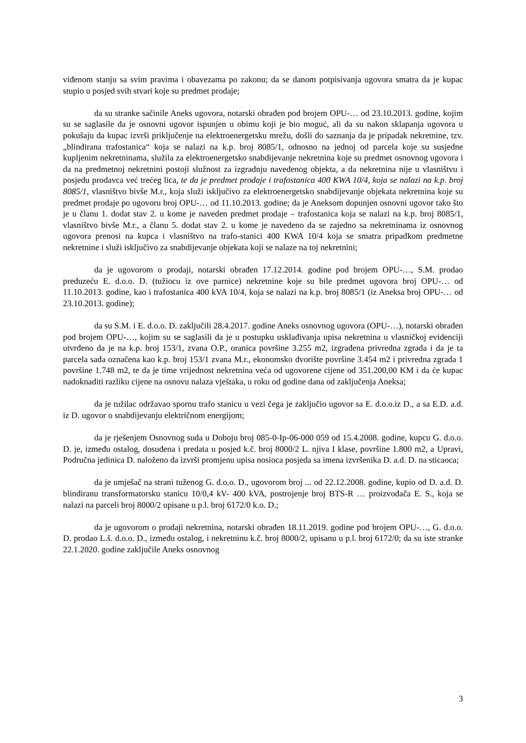viđenom stanju sa svim pravima i obavezama po zakonu; da se danom potpisivanja ugovora smatra da je kupac stupio u posjed svih stvari koje su predmet prodaje;
da su stranke sačinile Aneks ugovora, notarski obrađen pod brojem OPU-… od 23.10.2013. godine, kojim su se saglasile da je osnovni ugovor ispunjen u obimu koji je bio moguć, ali da su nakon sklapanja ugovora u pokušaju da kupac izvrši priključenje na elektroenergetsku mrežu, došli do saznanja da je pripadak nekretnine, tzv. „blindirana trafostanica“ koja se nalazi na k.p. broj 8085/1, odnosno na jednoj od parcela koje su susjedne kupljenim nekretninama, služila za elektroenergetsko snabdijevanje nekretnina koje su predmet osnovnog ugovora i da na predmetnoj nekretnini postoji služnost za izgradnju navedenog objekta, a da nekretnina nije u vlasništvu i posjedu prodavca već trećeg lica, te da je predmet prodaje i trafostanica 400 KWA 10/4, koja se nalazi na k.p. broj 8085/1, vlasništvo bivše M.r., koja služi isključivo za elektroenergetsko snabdijevanje objekata nekretnina koje su predmet prodaje po ugovoru broj OPU-… od 11.10.2013. godine; da je Aneksom dopunjen osnovni ugovor tako što je u članu 1. dodat stav 2. u kome je naveden predmet prodaje – trafostanica koja se nalazi na k.p. broj 8085/1, vlasništvo bivše M.r., a članu 5. dodat stav 2. u kome je navedeno da se zajedno sa nekretninama iz osnovnog ugovora prenosi na kupca i vlasništvo na trafo-stanici 400 KWA 10/4 koja se smatra pripadkom predmetne nekretnine i služi isključivo za snabdijevanje objekata koji se nalaze na toj nekretnini;
da je ugovorom o prodaji, notarski obrađen 17.12.2014. godine pod brojem OPU-…, S.M. prodao preduzeću E. d.o.o. D. (tužiocu iz ove parnice) nekretnine koje su bile predmet ugovora broj OPU-… od 11.10.2013. godine, kao i trafostanica 400 kVA 10/4, koja se nalazi na k.p. broj 8085/1 (iz Aneksa broj OPU-… od 23.10.2013. godine);
da su S.M. i E. d.o.o. D. zaključili 28.4.2017. godine Aneks osnovnog ugovora (OPU-…), notarski obrađen pod brojem OPU-…, kojim su se saglasili da je u postupku usklađivanja upisa nekretnina u vlasničkoj evidenciji utvrđeno da je na k.p. broj 153/1, zvana O.P., oranica površine 3.255 m2, izgrađena privredna zgrada i da je ta parcela sada označena kao k.p. broj 153/1 zvana M.r., ekonomsko dvorište površine 3.454 m2 i privredna zgrada 1 površine 1.748 m2, te da je time vrijednost nekretnina veća od ugovorene cijene od 351.200,00 KM i da će kupac nadoknaditi razliku cijene na osnovu nalaza vještaka, u roku od godine dana od zaključenja Aneksa;
da je tužilac održavao spornu trafo stanicu u vezi čega je zaključio ugovor sa E. d.o.o.iz D., a sa E.D. a.d. iz D. ugovor o snabdijevanju električnom energijom;
da je rješenjem Osnovnog suda u Doboju broj 085-0-Ip-06-000 059 od 15.4.2008. godine, kupcu G. d.o.o. D. je, između ostalog, dosuđena i predata u posjed k.č. broj 8000/2 L. njiva I klase, površine 1.800 m2, a Upravi, Područna jedinica D. naloženo da izvrši promjenu upisa nosioca posjeda sa imena izvršenika D. a.d. D. na sticaoca;
da je umješač na strani tuženog G. d.o.o. D., ugovorom broj ... od 22.12.2008. godine, kupio od D. a.d. D. blindiranu transformatorsku stanicu 10/0,4 kV- 400 kVA, postrojenje broj BTS-R … proizvođača E. S., koja se nalazi na parceli broj 8000/2 upisane u p.l. broj 6172/0 k.o. D.;
da je ugovorom o prodaji nekretnina, notarski obrađen 18.11.2019. godine pod brojem OPU-…, G. d.o.o. D. prodao L.š. d.o.o. D., između ostalog, i nekretninu k.č. broj 8000/2, upisanu u p.l. broj 6172/0; da su iste stranke 22.1.2020. godine zaključile Aneks osnovnog
3